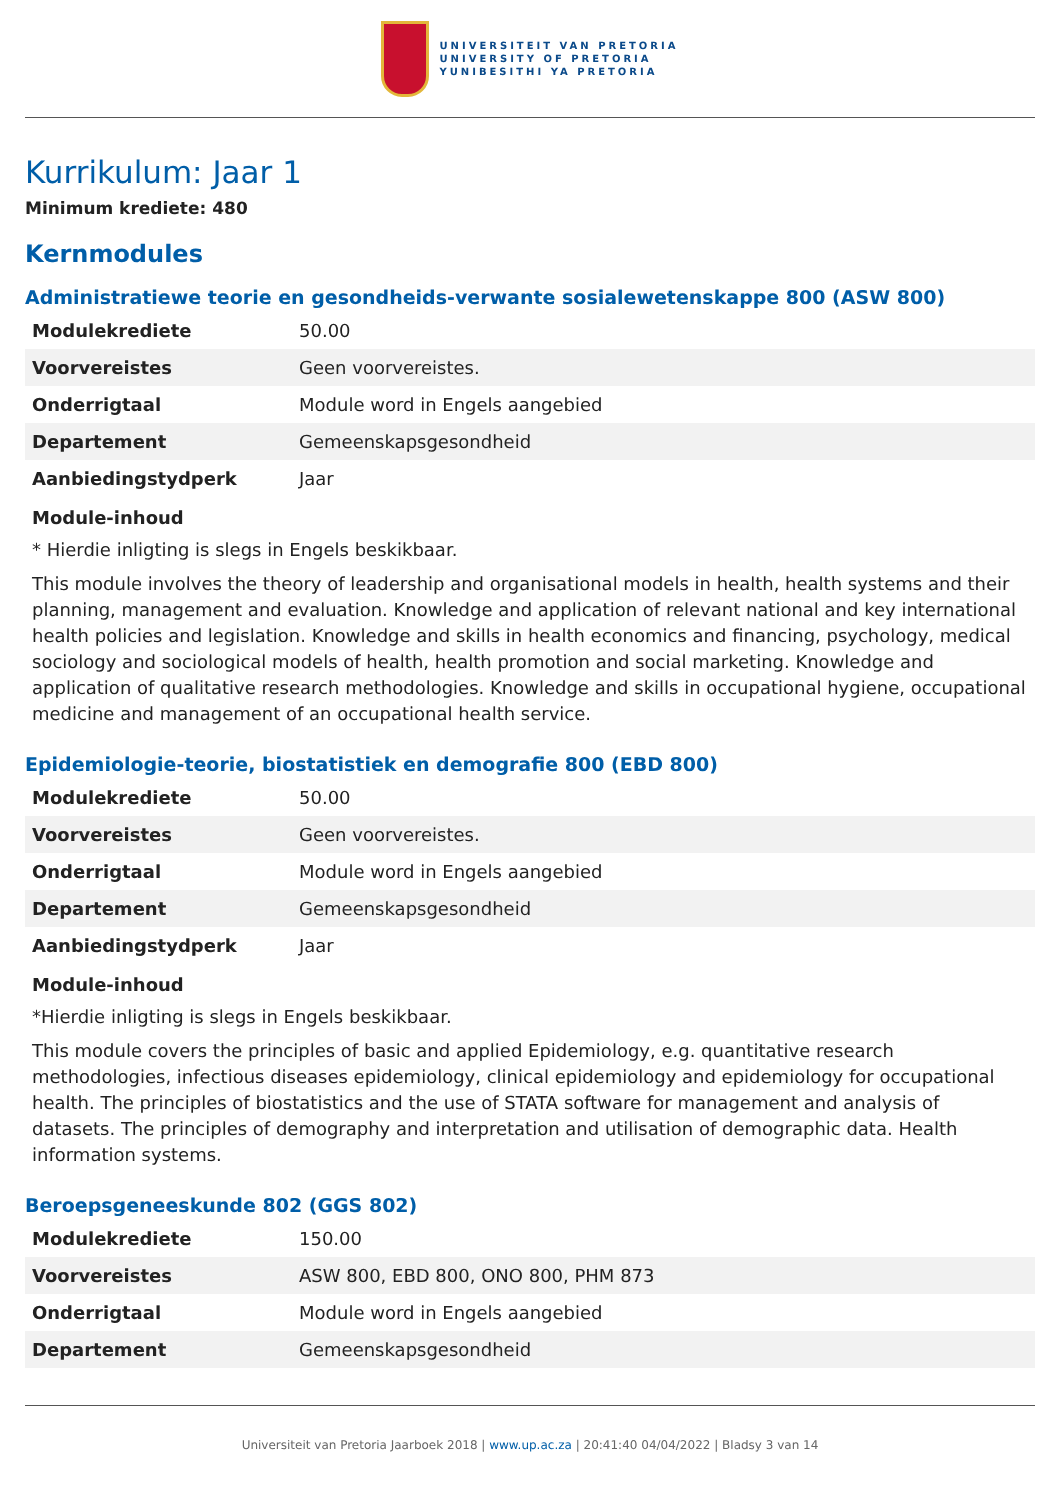UNIVERSITEIT VAN PRETORIA
UNIVERSITY OF PRETORIA
YUNIBESITHI YA PRETORIA
Kurrikulum: Jaar 1
Minimum krediete: 480
Kernmodules
Administratiewe teorie en gesondheids-verwante sosialewetenskappe 800 (ASW 800)
| Modulekrediete | 50.00 |
| Voorvereistes | Geen voorvereistes. |
| Onderrigtaal | Module word in Engels aangebied |
| Departement | Gemeenskapsgesondheid |
| Aanbiedingstydperk | Jaar |
Module-inhoud
* Hierdie inligting is slegs in Engels beskikbaar.
This module involves the theory of leadership and organisational models in health, health systems and their planning, management and evaluation. Knowledge and application of relevant national and key international health policies and legislation. Knowledge and skills in health economics and financing, psychology, medical sociology and sociological models of health, health promotion and social marketing. Knowledge and application of qualitative research methodologies. Knowledge and skills in occupational hygiene, occupational medicine and management of an occupational health service.
Epidemiologie-teorie, biostatistiek en demografie 800 (EBD 800)
| Modulekrediete | 50.00 |
| Voorvereistes | Geen voorvereistes. |
| Onderrigtaal | Module word in Engels aangebied |
| Departement | Gemeenskapsgesondheid |
| Aanbiedingstydperk | Jaar |
Module-inhoud
*Hierdie inligting is slegs in Engels beskikbaar.
This module covers the principles of basic and applied Epidemiology, e.g. quantitative research methodologies, infectious diseases epidemiology, clinical epidemiology and epidemiology for occupational health. The principles of biostatistics and the use of STATA software for management and analysis of datasets. The principles of demography and interpretation and utilisation of demographic data. Health information systems.
Beroepsgeneeskunde 802 (GGS 802)
| Modulekrediete | 150.00 |
| Voorvereistes | ASW 800, EBD 800, ONO 800, PHM 873 |
| Onderrigtaal | Module word in Engels aangebied |
| Departement | Gemeenskapsgesondheid |
Universiteit van Pretoria Jaarboek 2018 | www.up.ac.za | 20:41:40 04/04/2022 | Bladsy 3 van 14